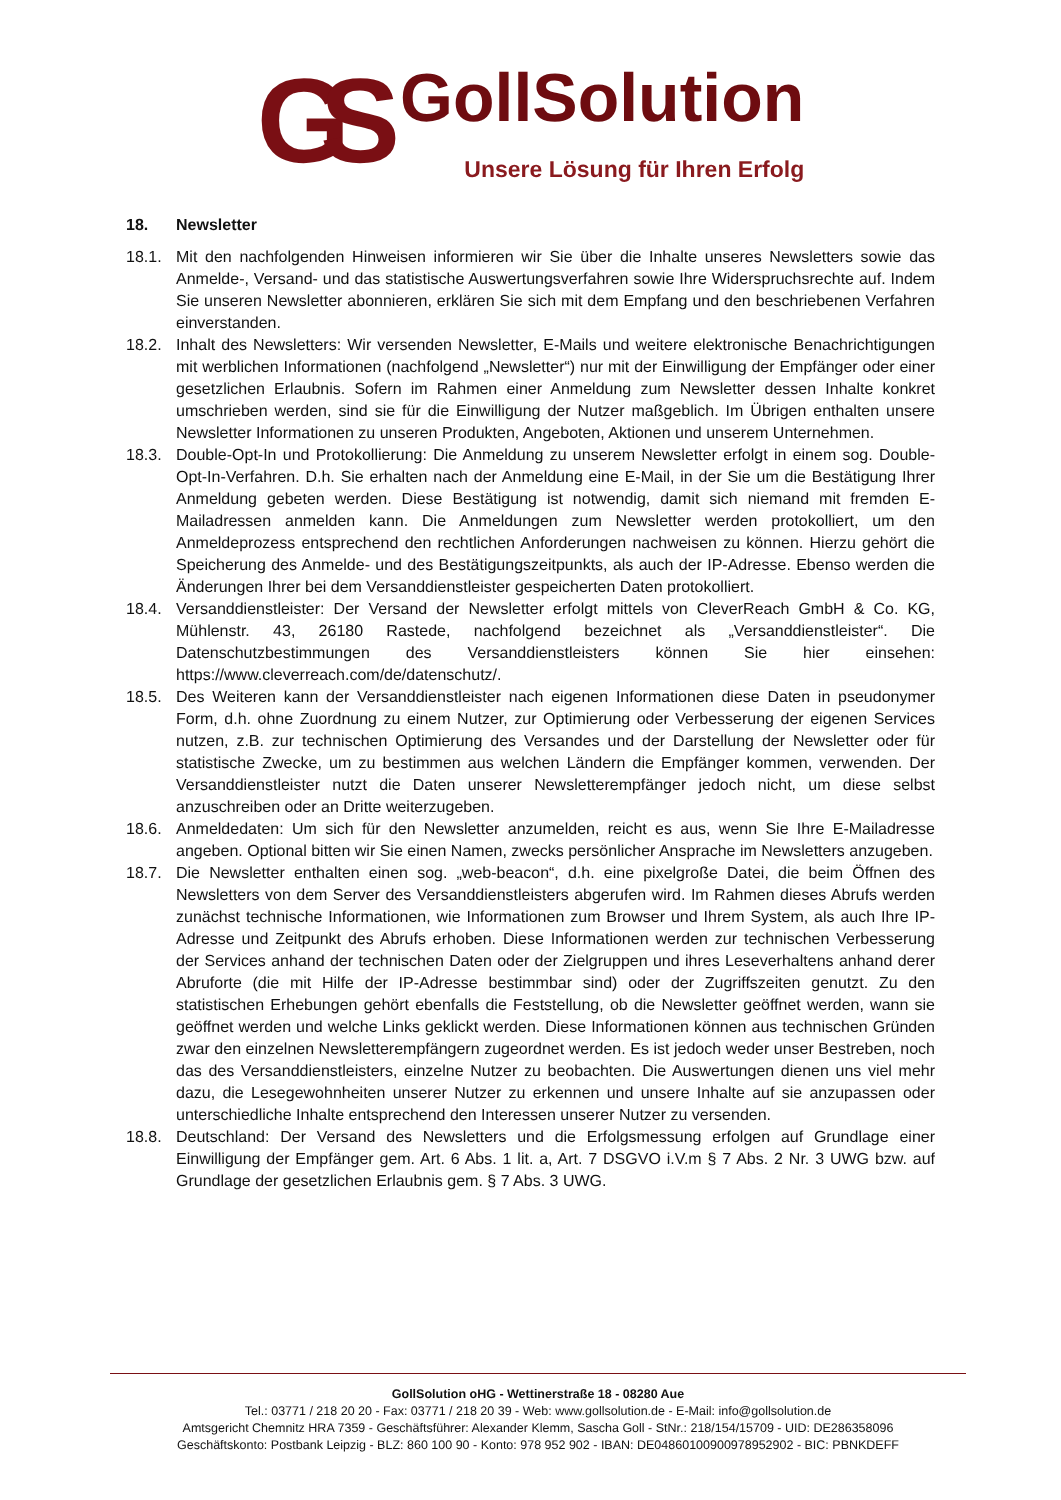GS
GollSolution
Unsere Lösung für Ihren Erfolg
18. Newsletter
18.1. Mit den nachfolgenden Hinweisen informieren wir Sie über die Inhalte unseres Newsletters sowie das Anmelde-, Versand- und das statistische Auswertungsverfahren sowie Ihre Widerspruchsrechte auf. Indem Sie unseren Newsletter abonnieren, erklären Sie sich mit dem Empfang und den beschriebenen Verfahren einverstanden.
18.2. Inhalt des Newsletters: Wir versenden Newsletter, E-Mails und weitere elektronische Benachrichtigungen mit werblichen Informationen (nachfolgend „Newsletter“) nur mit der Einwilligung der Empfänger oder einer gesetzlichen Erlaubnis. Sofern im Rahmen einer Anmeldung zum Newsletter dessen Inhalte konkret umschrieben werden, sind sie für die Einwilligung der Nutzer maßgeblich. Im Übrigen enthalten unsere Newsletter Informationen zu unseren Produkten, Angeboten, Aktionen und unserem Unternehmen.
18.3. Double-Opt-In und Protokollierung: Die Anmeldung zu unserem Newsletter erfolgt in einem sog. Double-Opt-In-Verfahren. D.h. Sie erhalten nach der Anmeldung eine E-Mail, in der Sie um die Bestätigung Ihrer Anmeldung gebeten werden. Diese Bestätigung ist notwendig, damit sich niemand mit fremden E-Mailadressen anmelden kann. Die Anmeldungen zum Newsletter werden protokolliert, um den Anmeldeprozess entsprechend den rechtlichen Anforderungen nachweisen zu können. Hierzu gehört die Speicherung des Anmelde- und des Bestätigungszeitpunkts, als auch der IP-Adresse. Ebenso werden die Änderungen Ihrer bei dem Versanddienstleister gespeicherten Daten protokolliert.
18.4. Versanddienstleister: Der Versand der Newsletter erfolgt mittels von CleverReach GmbH & Co. KG, Mühlenstr. 43, 26180 Rastede, nachfolgend bezeichnet als „Versanddienstleister“. Die Datenschutzbestimmungen des Versanddienstleisters können Sie hier einsehen: https://www.cleverreach.com/de/datenschutz/.
18.5. Des Weiteren kann der Versanddienstleister nach eigenen Informationen diese Daten in pseudonymer Form, d.h. ohne Zuordnung zu einem Nutzer, zur Optimierung oder Verbesserung der eigenen Services nutzen, z.B. zur technischen Optimierung des Versandes und der Darstellung der Newsletter oder für statistische Zwecke, um zu bestimmen aus welchen Ländern die Empfänger kommen, verwenden. Der Versanddienstleister nutzt die Daten unserer Newsletterempfänger jedoch nicht, um diese selbst anzuschreiben oder an Dritte weiterzugeben.
18.6. Anmeldedaten: Um sich für den Newsletter anzumelden, reicht es aus, wenn Sie Ihre E-Mailadresse angeben. Optional bitten wir Sie einen Namen, zwecks persönlicher Ansprache im Newsletters anzugeben.
18.7. Die Newsletter enthalten einen sog. „web-beacon“, d.h. eine pixelgroße Datei, die beim Öffnen des Newsletters von dem Server des Versanddienstleisters abgerufen wird. Im Rahmen dieses Abrufs werden zunächst technische Informationen, wie Informationen zum Browser und Ihrem System, als auch Ihre IP-Adresse und Zeitpunkt des Abrufs erhoben. Diese Informationen werden zur technischen Verbesserung der Services anhand der technischen Daten oder der Zielgruppen und ihres Leseverhaltens anhand derer Abruforte (die mit Hilfe der IP-Adresse bestimmbar sind) oder der Zugriffszeiten genutzt. Zu den statistischen Erhebungen gehört ebenfalls die Feststellung, ob die Newsletter geöffnet werden, wann sie geöffnet werden und welche Links geklickt werden. Diese Informationen können aus technischen Gründen zwar den einzelnen Newsletterempfängern zugeordnet werden. Es ist jedoch weder unser Bestreben, noch das des Versanddienstleisters, einzelne Nutzer zu beobachten. Die Auswertungen dienen uns viel mehr dazu, die Lesegewohnheiten unserer Nutzer zu erkennen und unsere Inhalte auf sie anzupassen oder unterschiedliche Inhalte entsprechend den Interessen unserer Nutzer zu versenden.
18.8. Deutschland: Der Versand des Newsletters und die Erfolgsmessung erfolgen auf Grundlage einer Einwilligung der Empfänger gem. Art. 6 Abs. 1 lit. a, Art. 7 DSGVO i.V.m § 7 Abs. 2 Nr. 3 UWG bzw. auf Grundlage der gesetzlichen Erlaubnis gem. § 7 Abs. 3 UWG.
GollSolution oHG - Wettinerstraße 18 - 08280 Aue
Tel.: 03771 / 218 20 20 - Fax: 03771 / 218 20 39 - Web: www.gollsolution.de - E-Mail: info@gollsolution.de
Amtsgericht Chemnitz HRA 7359 - Geschäftsführer: Alexander Klemm, Sascha Goll - StNr.: 218/154/15709 - UID: DE286358096
Geschäftskonto: Postbank Leipzig - BLZ: 860 100 90 - Konto: 978 952 902 - IBAN: DE04860100900978952902 - BIC: PBNKDEFF